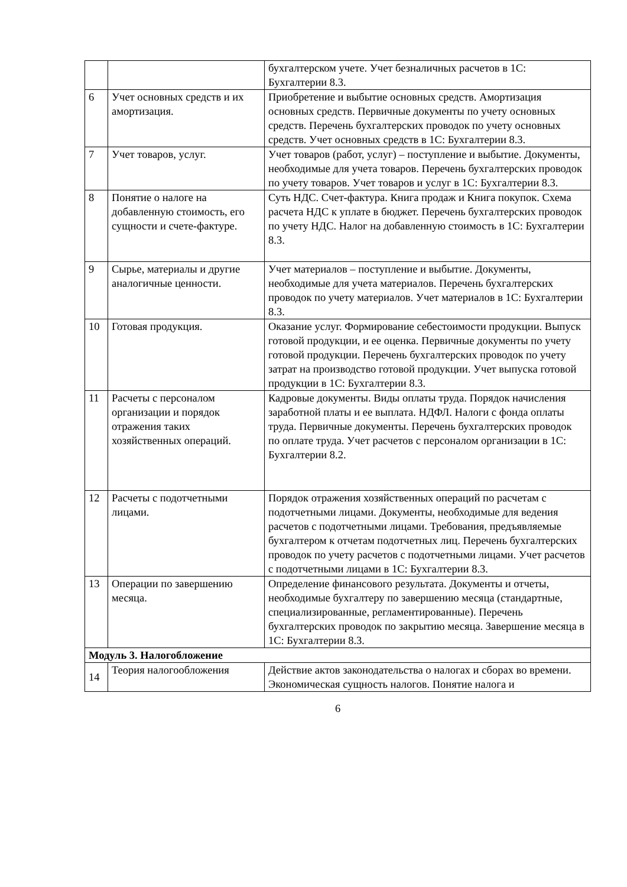| | | бухгалтерском учете. Учет безналичных расчетов в 1С: Бухгалтерии 8.3. |
| 6 | Учет основных средств и их амортизация. | Приобретение и выбытие основных средств. Амортизация основных средств. Первичные документы по учету основных средств. Перечень бухгалтерских проводок по учету основных средств. Учет основных средств в 1С: Бухгалтерии 8.3. |
| 7 | Учет товаров, услуг. | Учет товаров (работ, услуг) – поступление и выбытие. Документы, необходимые для учета товаров. Перечень бухгалтерских проводок по учету товаров. Учет товаров и услуг в 1С: Бухгалтерии 8.3. |
| 8 | Понятие о налоге на добавленную стоимость, его сущности и счете-фактуре. | Суть НДС. Счет-фактура. Книга продаж и Книга покупок. Схема расчета НДС к уплате в бюджет. Перечень бухгалтерских проводок по учету НДС. Налог на добавленную стоимость в 1С: Бухгалтерии 8.3. |
| 9 | Сырье, материалы и другие аналогичные ценности. | Учет материалов – поступление и выбытие. Документы, необходимые для учета материалов. Перечень бухгалтерских проводок по учету материалов. Учет материалов в 1С: Бухгалтерии 8.3. |
| 10 | Готовая продукция. | Оказание услуг. Формирование себестоимости продукции. Выпуск готовой продукции, и ее оценка. Первичные документы по учету готовой продукции. Перечень бухгалтерских проводок по учету затрат на производство готовой продукции. Учет выпуска готовой продукции в 1С: Бухгалтерии 8.3. |
| 11 | Расчеты с персоналом организации и порядок отражения таких хозяйственных операций. | Кадровые документы. Виды оплаты труда. Порядок начисления заработной платы и ее выплата. НДФЛ. Налоги с фонда оплаты труда. Первичные документы. Перечень бухгалтерских проводок по оплате труда. Учет расчетов с персоналом организации в 1С: Бухгалтерии 8.2. |
| 12 | Расчеты с подотчетными лицами. | Порядок отражения хозяйственных операций по расчетам с подотчетными лицами. Документы, необходимые для ведения расчетов с подотчетными лицами. Требования, предъявляемые бухгалтером к отчетам подотчетных лиц. Перечень бухгалтерских проводок по учету расчетов с подотчетными лицами. Учет расчетов с подотчетными лицами в 1С: Бухгалтерии 8.3. |
| 13 | Операции по завершению месяца. | Определение финансового результата. Документы и отчеты, необходимые бухгалтеру по завершению месяца (стандартные, специализированные, регламентированные). Перечень бухгалтерских проводок по закрытию месяца. Завершение месяца в 1С: Бухгалтерии 8.3. |
| Модуль 3. Налогобложение | | |
| 14 | Теория налогообложения | Действие актов законодательства о налогах и сборах во времени. Экономическая сущность налогов. Понятие налога и |
6